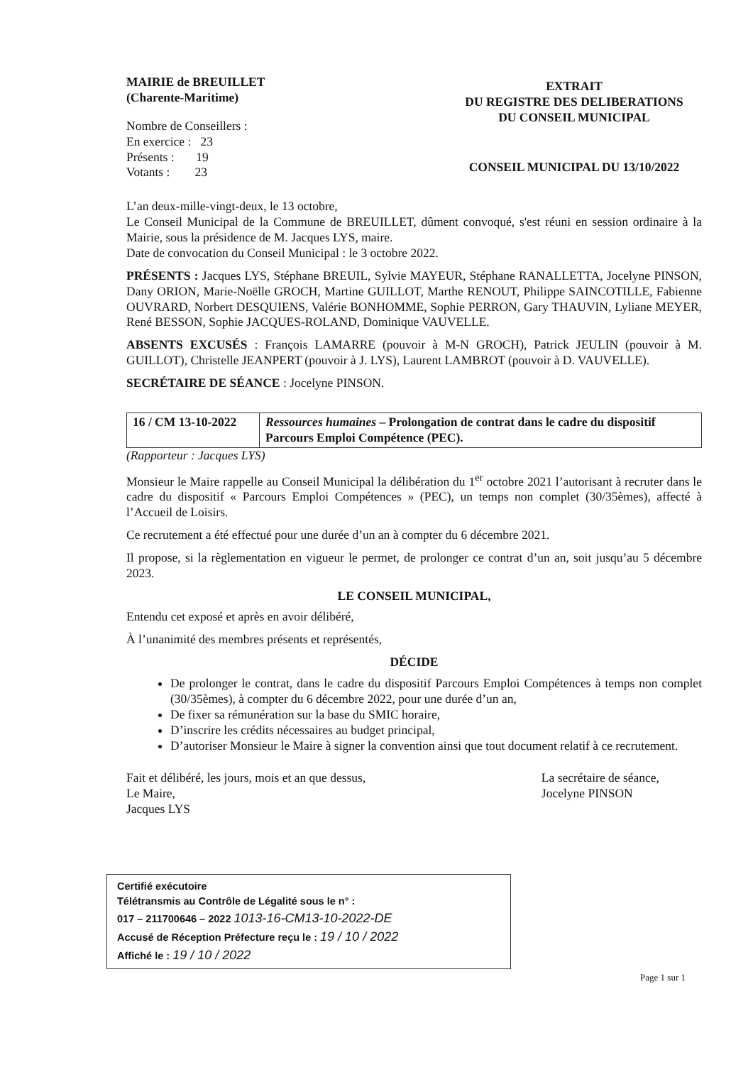MAIRIE de BREUILLET
(Charente-Maritime)
Nombre de Conseillers :
En exercice : 23
Présents : 19
Votants : 23
EXTRAIT
DU REGISTRE DES DELIBERATIONS
DU CONSEIL MUNICIPAL
CONSEIL MUNICIPAL DU 13/10/2022
L’an deux-mille-vingt-deux, le 13 octobre,
Le Conseil Municipal de la Commune de BREUILLET, dûment convoqué, s'est réuni en session ordinaire à la Mairie, sous la présidence de M. Jacques LYS, maire.
Date de convocation du Conseil Municipal : le 3 octobre 2022.
PRÉSENTS : Jacques LYS, Stéphane BREUIL, Sylvie MAYEUR, Stéphane RANALLETTA, Jocelyne PINSON, Dany ORION, Marie-Noëlle GROCH, Martine GUILLOT, Marthe RENOUT, Philippe SAINCOTILLE, Fabienne OUVRARD, Norbert DESQUIENS, Valérie BONHOMME, Sophie PERRON, Gary THAUVIN, Lyliane MEYER, René BESSON, Sophie JACQUES-ROLAND, Dominique VAUVELLE.
ABSENTS EXCUSÉS : François LAMARRE (pouvoir à M-N GROCH), Patrick JEULIN (pouvoir à M. GUILLOT), Christelle JEANPERT (pouvoir à J. LYS), Laurent LAMBROT (pouvoir à D. VAUVELLE).
SECRÉTAIRE DE SÉANCE : Jocelyne PINSON.
| 16 / CM 13-10-2022 | Ressources humaines – Prolongation de contrat dans le cadre du dispositif Parcours Emploi Compétence (PEC). |
(Rapporteur : Jacques LYS)
Monsieur le Maire rappelle au Conseil Municipal la délibération du 1<sup>er</sup> octobre 2021 l’autorisant à recruter dans le cadre du dispositif « Parcours Emploi Compétences » (PEC), un temps non complet (30/35èmes), affecté à l’Accueil de Loisirs.
Ce recrutement a été effectué pour une durée d’un an à compter du 6 décembre 2021.
Il propose, si la règlementation en vigueur le permet, de prolonger ce contrat d’un an, soit jusqu’au 5 décembre 2023.
LE CONSEIL MUNICIPAL,
Entendu cet exposé et après en avoir délibéré,
À l’unanimité des membres présents et représentés,
DÉCIDE
De prolonger le contrat, dans le cadre du dispositif Parcours Emploi Compétences à temps non complet (30/35èmes), à compter du 6 décembre 2022, pour une durée d’un an,
De fixer sa rémunération sur la base du SMIC horaire,
D’inscrire les crédits nécessaires au budget principal,
D’autoriser Monsieur le Maire à signer la convention ainsi que tout document relatif à ce recrutement.
Fait et délibéré, les jours, mois et an que dessus,
Le Maire,
Jacques LYS
La secrétaire de séance,
Jocelyne PINSON
Certifié exécutoire
Télétransmis au Contrôle de Légalité sous le n° :
017 – 211700646 – 2022 1013-16-CM13-10-2022-DE
Accusé de Réception Préfecture reçu le : 19 / 10 / 2022
Affiché le : 19 / 10 / 2022
Page 1 sur 1